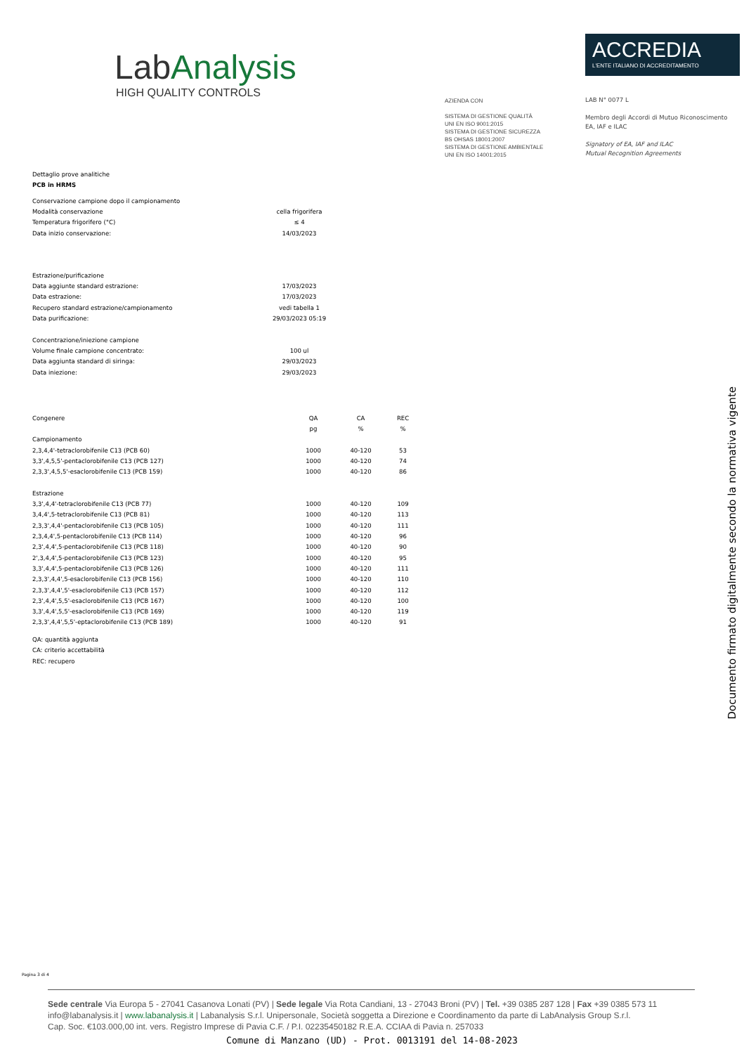LabAnalysis
HIGH QUALITY CONTROLS
AZIENDA CON
SISTEMA DI GESTIONE QUALITÀ
UNI EN ISO 9001:2015
SISTEMA DI GESTIONE SICUREZZA
BS OHSAS 18001:2007
SISTEMA DI GESTIONE AMBIENTALE
UNI EN ISO 14001:2015
ACCREDIA
L'ENTE ITALIANO DI ACCREDITAMENTO
LAB N° 0077 L
Membro degli Accordi di Mutuo Riconoscimento
EA, IAF e ILAC
Signatory of EA, IAF and ILAC
Mutual Recognition Agreements
Dettaglio prove analitiche
PCB in HRMS
| Conservazione campione dopo il campionamento | |
| Modalità conservazione | cella frigorifera |
| Temperatura frigorifero (°C) | ≤ 4 |
| Data inizio conservazione: | 14/03/2023 |
| Estrazione/purificazione | |
| Data aggiunte standard estrazione: | 17/03/2023 |
| Data estrazione: | 17/03/2023 |
| Recupero standard estrazione/campionamento | vedi tabella 1 |
| Data purificazione: | 29/03/2023 05:19 |
| Concentrazione/iniezione campione | |
| Volume finale campione concentrato: | 100 ul |
| Data aggiunta standard di siringa: | 29/03/2023 |
| Data iniezione: | 29/03/2023 |
| Congenere | QA | CA | REC |
| --- | --- | --- | --- |
| | pg | % | % |
| Campionamento | | | |
| 2,3,4,4'-tetraclorobifenile C13 (PCB 60) | 1000 | 40-120 | 53 |
| 3,3',4,5,5'-pentaclorobifenile C13 (PCB 127) | 1000 | 40-120 | 74 |
| 2,3,3',4,5,5'-esaclorobifenile C13 (PCB 159) | 1000 | 40-120 | 86 |
| Estrazione | | | |
| 3,3',4,4'-tetraclorobifenile C13 (PCB 77) | 1000 | 40-120 | 109 |
| 3,4,4',5-tetraclorobifenile C13 (PCB 81) | 1000 | 40-120 | 113 |
| 2,3,3',4,4'-pentaclorobifenile C13 (PCB 105) | 1000 | 40-120 | 111 |
| 2,3,4,4',5-pentaclorobifenile C13 (PCB 114) | 1000 | 40-120 | 96 |
| 2,3',4,4',5-pentaclorobifenile C13 (PCB 118) | 1000 | 40-120 | 90 |
| 2',3,4,4',5-pentaclorobifenile C13 (PCB 123) | 1000 | 40-120 | 95 |
| 3,3',4,4',5-pentaclorobifenile C13 (PCB 126) | 1000 | 40-120 | 111 |
| 2,3,3',4,4',5-esaclorobifenile C13 (PCB 156) | 1000 | 40-120 | 110 |
| 2,3,3',4,4',5'-esaclorobifenile C13 (PCB 157) | 1000 | 40-120 | 112 |
| 2,3',4,4',5,5'-esaclorobifenile C13 (PCB 167) | 1000 | 40-120 | 100 |
| 3,3',4,4',5,5'-esaclorobifenile C13 (PCB 169) | 1000 | 40-120 | 119 |
| 2,3,3',4,4',5,5'-eptaclorobifenile C13 (PCB 189) | 1000 | 40-120 | 91 |
QA: quantità aggiunta
CA: criterio accettabilità
REC: recupero
Documento firmato digitalmente secondo la normativa vigente
Pagina 3 di 4
Sede centrale Via Europa 5 - 27041 Casanova Lonati (PV) | Sede legale Via Rota Candiani, 13 - 27043 Broni (PV) | Tel. +39 0385 287 128 | Fax +39 0385 573 11
info@labanalysis.it | www.labanalysis.it | Labanalysis S.r.l. Unipersonale, Società soggetta a Direzione e Coordinamento da parte di LabAnalysis Group S.r.l.
Cap. Soc. €103.000,00 int. vers. Registro Imprese di Pavia C.F. / P.I. 02235450182 R.E.A. CCIAA di Pavia n. 257033
Comune di Manzano (UD) - Prot. 0013191 del 14-08-2023